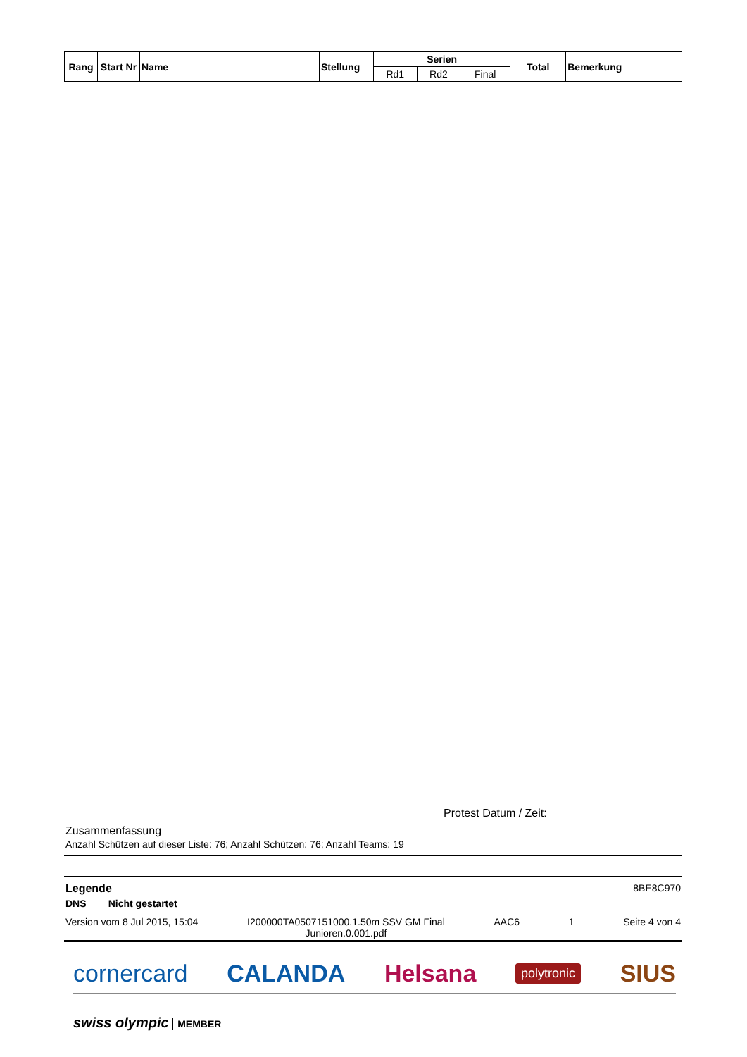| Rang | Start Nr | Name | Stellung | Serien | | | Total | Bemerkung |
| --- | --- | --- | --- | --- | --- | --- | --- | --- |
| | | | | Rd1 | Rd2 | Final | | |
Protest Datum / Zeit:
Zusammenfassung
Anzahl Schützen auf dieser Liste: 76; Anzahl Schützen: 76; Anzahl Teams: 19
Legende 8BE8C970
DNS Nicht gestartet
Version vom 8 Jul 2015, 15:04 I200000TA0507151000.1.50m SSV GM Final
Junioren.0.001.pdf AAC6 1 Seite 4 von 4
cornercard CALANDA Helsana polytronic SIUS
swiss olympic MEMBER